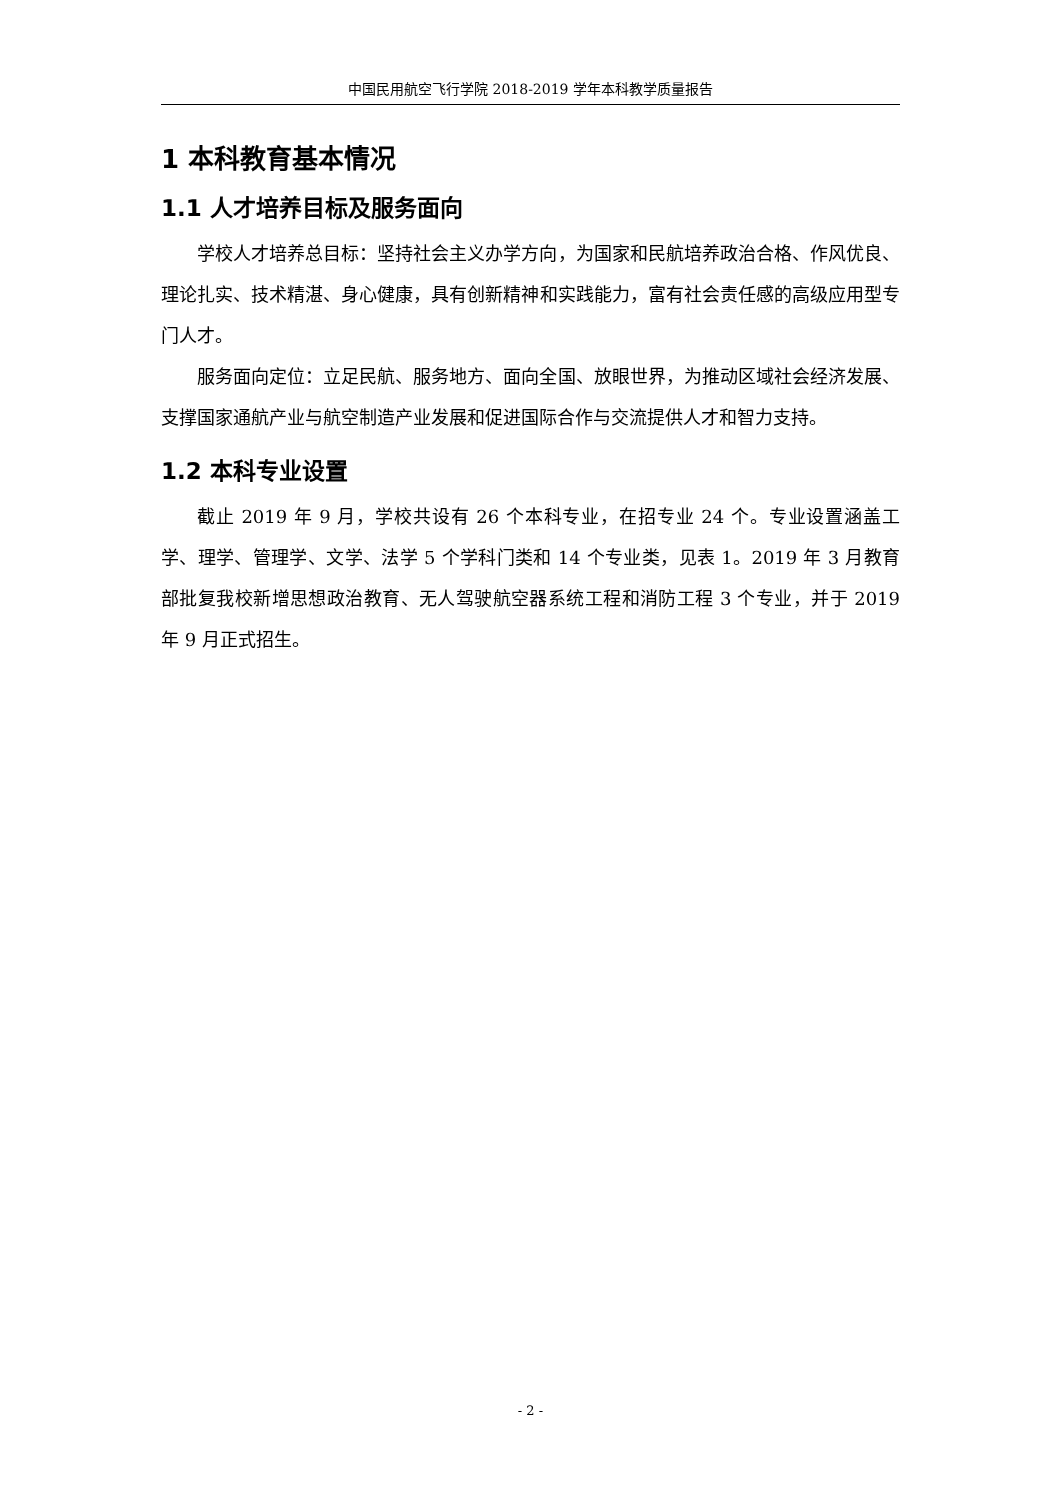中国民用航空飞行学院 2018-2019 学年本科教学质量报告
1 本科教育基本情况
1.1 人才培养目标及服务面向
学校人才培养总目标：坚持社会主义办学方向，为国家和民航培养政治合格、作风优良、理论扎实、技术精湛、身心健康，具有创新精神和实践能力，富有社会责任感的高级应用型专门人才。
服务面向定位：立足民航、服务地方、面向全国、放眼世界，为推动区域社会经济发展、支撑国家通航产业与航空制造产业发展和促进国际合作与交流提供人才和智力支持。
1.2 本科专业设置
截止 2019 年 9 月，学校共设有 26 个本科专业，在招专业 24 个。专业设置涵盖工学、理学、管理学、文学、法学 5 个学科门类和 14 个专业类，见表 1。2019 年 3 月教育部批复我校新增思想政治教育、无人驾驶航空器系统工程和消防工程 3 个专业，并于 2019 年 9 月正式招生。
- 2 -